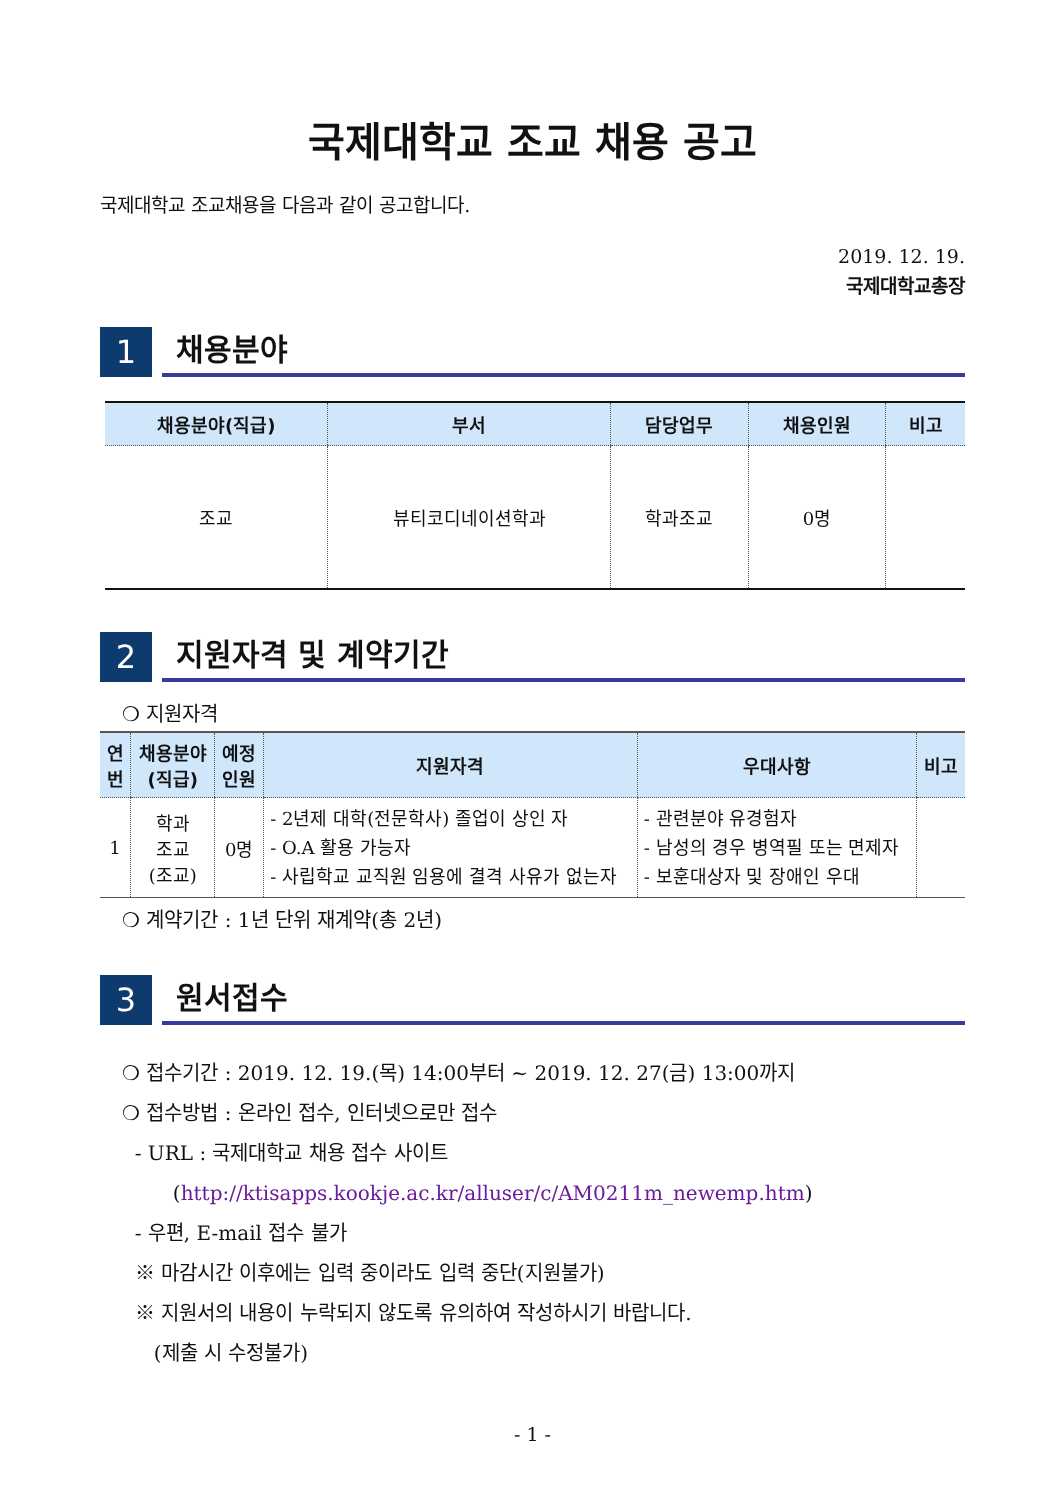국제대학교 조교 채용 공고
국제대학교 조교채용을 다음과 같이 공고합니다.
2019. 12. 19.
국제대학교총장
1
채용분야
| 채용분야(직급) | 부서 | 담당업무 | 채용인원 | 비고 |
| --- | --- | --- | --- | --- |
| 조교 | 뷰티코디네이션학과 | 학과조교 | 0명 | |
2
지원자격 및 계약기간
❍ 지원자격
| 연 번 | 채용분야 (직급) | 예정 인원 | 지원자격 | 우대사항 | 비고 |
| --- | --- | --- | --- | --- | --- |
| 1 | 학과 조교 (조교) | 0명 | - 2년제 대학(전문학사) 졸업이 상인 자 - O.A 활용 가능자 - 사립학교 교직원 임용에 결격 사유가 없는자 | - 관련분야 유경험자 - 남성의 경우 병역필 또는 면제자 - 보훈대상자 및 장애인 우대 | |
❍ 계약기간 : 1년 단위 재계약(총 2년)
3
원서접수
❍ 접수기간 : 2019. 12. 19.(목) 14:00부터 ~ 2019. 12. 27(금) 13:00까지
❍ 접수방법 : 온라인 접수, 인터넷으로만 접수
- URL : 국제대학교 채용 접수 사이트
(http://ktisapps.kookje.ac.kr/alluser/c/AM0211m_newemp.htm)
- 우편, E-mail 접수 불가
※ 마감시간 이후에는 입력 중이라도 입력 중단(지원불가)
※ 지원서의 내용이 누락되지 않도록 유의하여 작성하시기 바랍니다.
(제출 시 수정불가)
- 1 -